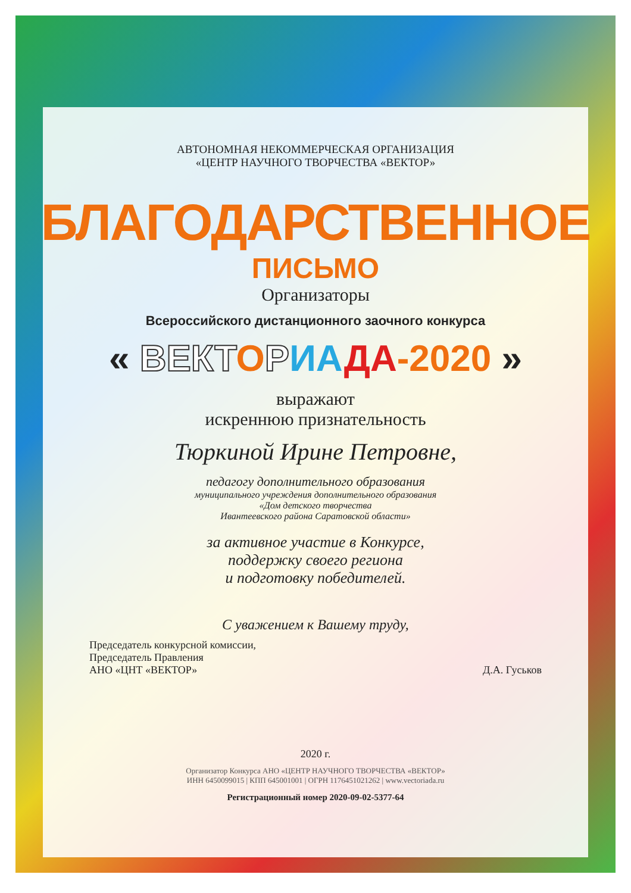АВТОНОМНАЯ НЕКОММЕРЧЕСКАЯ ОРГАНИЗАЦИЯ
«ЦЕНТР НАУЧНОГО ТВОРЧЕСТВА «ВЕКТОР»
БЛАГОДАРСТВЕННОЕ
ПИСЬМО
Организаторы
Всероссийского дистанционного заочного конкурса
« ВЕКТ ОРИА ДА-2020 »
выражают
искреннюю признательность
Тюркиной Ирине Петровне,
педагогу дополнительного образования
муниципального учреждения дополнительного образования
«Дом детского творчества
Ивантеевского района Саратовской области»
за активное участие в Конкурсе,
поддержку своего региона
и подготовку победителей.
С уважением к Вашему труду,
Председатель конкурсной комиссии,
Председатель Правления
АНО «ЦНТ «ВЕКТОР»
Д.А. Гуськов
2020 г.
Организатор Конкурса АНО «ЦЕНТР НАУЧНОГО ТВОРЧЕСТВА «ВЕКТОР»
ИНН 6450099015 | КПП 645001001 | ОГРН 1176451021262 | www.vectoriada.ru
Регистрационный номер 2020-09-02-5377-64